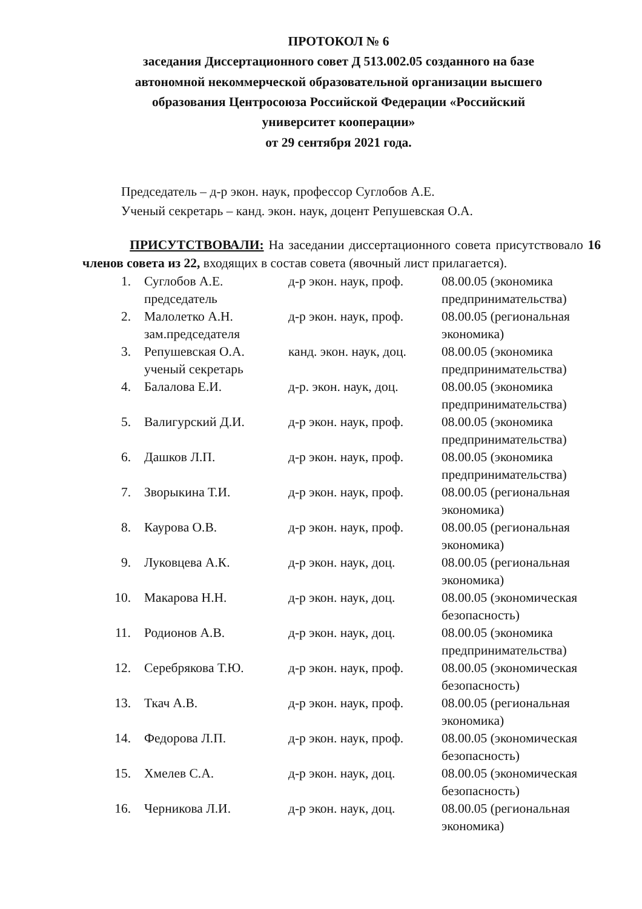ПРОТОКОЛ № 6
заседания Диссертационного совет Д 513.002.05 созданного на базе
автономной некоммерческой образовательной организации высшего
образования Центросоюза Российской Федерации «Российский
университет кооперации»
от 29 сентября 2021 года.
Председатель – д-р экон. наук, профессор Суглобов А.Е.
Ученый секретарь – канд. экон. наук, доцент Репушевская О.А.
ПРИСУТСТВОВАЛИ: На заседании диссертационного совета присутствовало 16 членов совета из 22, входящих в состав совета (явочный лист прилагается).
| 1. | Суглобов А.Е. председатель | д-р экон. наук, проф. | 08.00.05 (экономика предпринимательства) |
| 2. | Малолетко А.Н. зам.председателя | д-р экон. наук, проф. | 08.00.05 (региональная экономика) |
| 3. | Репушевская О.А. ученый секретарь | канд. экон. наук, доц. | 08.00.05 (экономика предпринимательства) |
| 4. | Балалова Е.И. | д-р. экон. наук, доц. | 08.00.05 (экономика предпринимательства) |
| 5. | Валигурский Д.И. | д-р экон. наук, проф. | 08.00.05 (экономика предпринимательства) |
| 6. | Дашков Л.П. | д-р экон. наук, проф. | 08.00.05 (экономика предпринимательства) |
| 7. | Зворыкина Т.И. | д-р экон. наук, проф. | 08.00.05 (региональная экономика) |
| 8. | Каурова О.В. | д-р экон. наук, проф. | 08.00.05 (региональная экономика) |
| 9. | Луковцева А.К. | д-р экон. наук, доц. | 08.00.05 (региональная экономика) |
| 10. | Макарова Н.Н. | д-р экон. наук, доц. | 08.00.05 (экономическая безопасность) |
| 11. | Родионов А.В. | д-р экон. наук, доц. | 08.00.05 (экономика предпринимательства) |
| 12. | Серебрякова Т.Ю. | д-р экон. наук, проф. | 08.00.05 (экономическая безопасность) |
| 13. | Ткач А.В. | д-р экон. наук, проф. | 08.00.05 (региональная экономика) |
| 14. | Федорова Л.П. | д-р экон. наук, проф. | 08.00.05 (экономическая безопасность) |
| 15. | Хмелев С.А. | д-р экон. наук, доц. | 08.00.05 (экономическая безопасность) |
| 16. | Черникова Л.И. | д-р экон. наук, доц. | 08.00.05 (региональная экономика) |